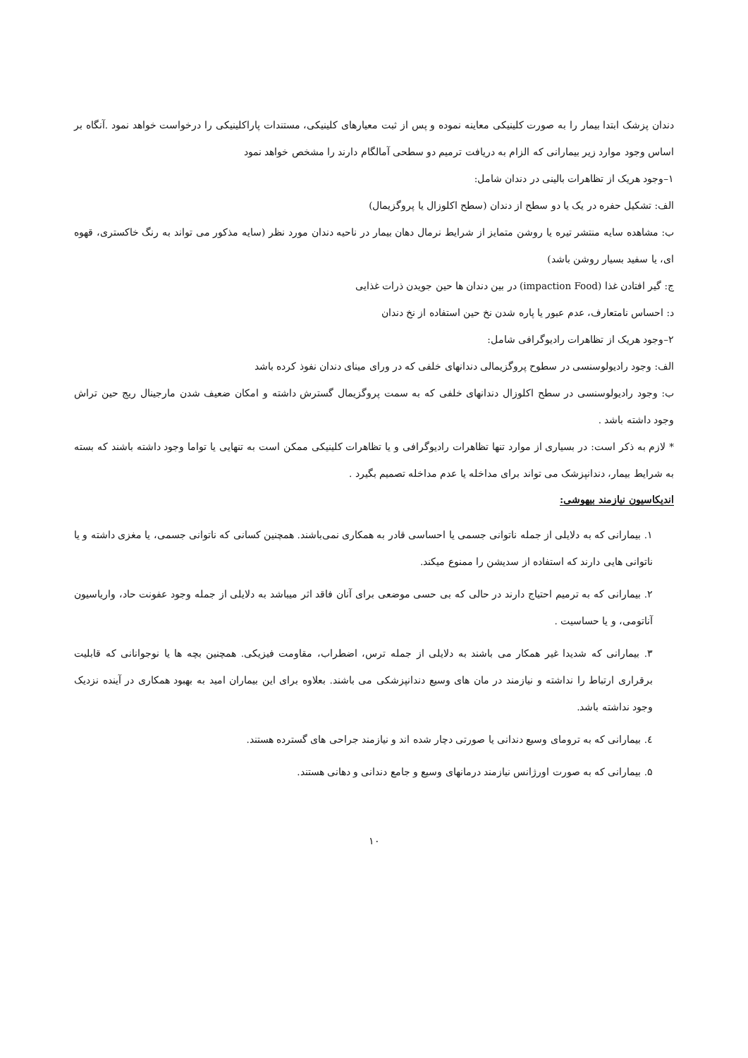دندان پزشک ابتدا بیمار را به صورت کلینیکی معاینه نموده و پس از ثبت معیارهای کلینیکی، مستندات پاراکلینیکی را درخواست خواهد نمود .آنگاه بر اساس وجود موارد زیر بیمارانی که الزام به دریافت ترمیم دو سطحی آمالگام دارند را مشخص خواهد نمود
۱–وجود هریک از تظاهرات بالینی در دندان شامل:
الف: تشکیل حفره در یک یا دو سطح از دندان (سطح اکلوزال یا پروگزیمال)
ب: مشاهده سایه منتشر تیره یا روشن متمایز از شرایط نرمال دهان بیمار در ناحیه دندان مورد نظر (سایه مذکور می تواند به رنگ خاکستری، قهوه ای، یا سفید بسیار روشن باشد)
ج: گیر افتادن غذا (impaction Food) در بین دندان ها حین جویدن ذرات غذایی
د: احساس نامتعارف، عدم عبور یا پاره شدن نخ حین استفاده از نخ دندان
۲–وجود هریک از تظاهرات رادیوگرافی شامل:
الف: وجود رادیولوسنسی در سطوح پروگزیمالی دندانهای خلفی که در ورای مینای دندان نفوذ کرده باشد
ب: وجود رادیولوسنسی در سطح اکلوزال دندانهای خلفی که به سمت پروگزیمال گسترش داشته و امکان ضعیف شدن مارجینال ریج حین تراش وجود داشته باشد .
* لازم به ذکر است: در بسیاری از موارد تنها تظاهرات رادیوگرافی و یا تظاهرات کلینیکی ممکن است به تنهایی یا تواما وجود داشته باشند که بسته به شرایط بیمار، دندانپزشک می تواند برای مداخله یا عدم مداخله تصمیم بگیرد .
اندیکاسیون نیازمند بیهوشی:
۱. بیمارانی که به دلایلی از جمله ناتوانی جسمی یا احساسی قادر به همکاری نمی‌باشند. همچنین کسانی که ناتوانی جسمی، یا مغزی داشته و یا ناتوانی هایی دارند که استفاده از سدیشن را ممنوع میکند.
۲. بیمارانی که به ترمیم احتیاج دارند در حالی که بی حسی موضعی برای آنان فاقد اثر میباشد به دلایلی از جمله وجود عفونت حاد، واریاسیون آناتومی، و یا حساسیت .
۳. بیمارانی که شدیدا غیر همکار می باشند به دلایلی از جمله ترس، اضطراب، مقاومت فیزیکی. همچنین بچه ها یا نوجوانانی که قابلیت برقراری ارتباط را نداشته و نیازمند در مان های وسیع دندانپزشکی می باشند. بعلاوه برای این بیماران امید به بهبود همکاری در آینده نزدیک وجود نداشته باشد.
٤. بیمارانی که به ترومای وسیع دندانی یا صورتی دچار شده اند و نیازمند جراحی های گسترده هستند.
۵. بیمارانی که به صورت اورژانس نیازمند درمانهای وسیع و جامع دندانی و دهانی هستند.
۱۰